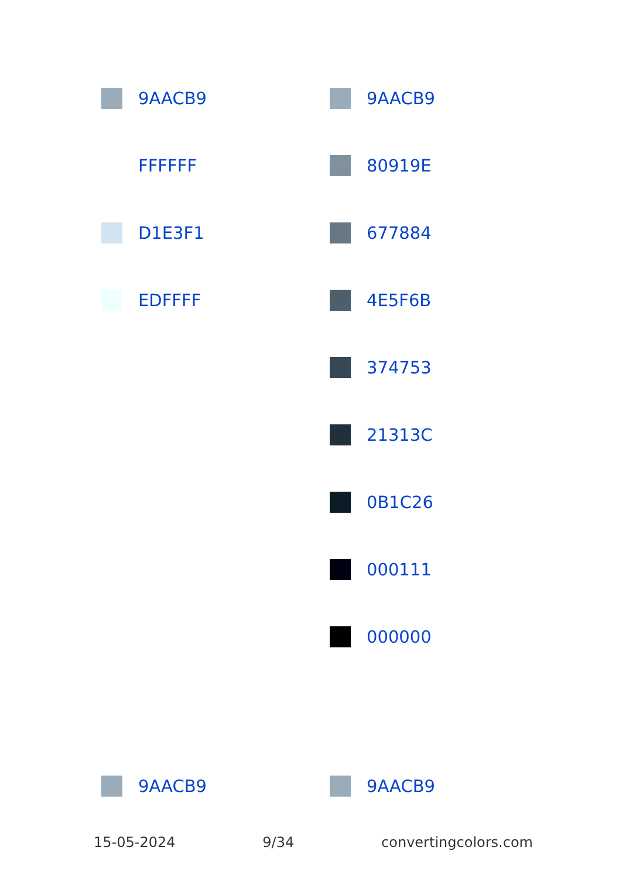9AACB9
FFFFFF
D1E3F1
EDFFFF
9AACB9
80919E
677884
4E5F6B
374753
21313C
0B1C26
000111
000000
9AACB9 9AACB9
15-05-2024 9/34 convertingcolors.com